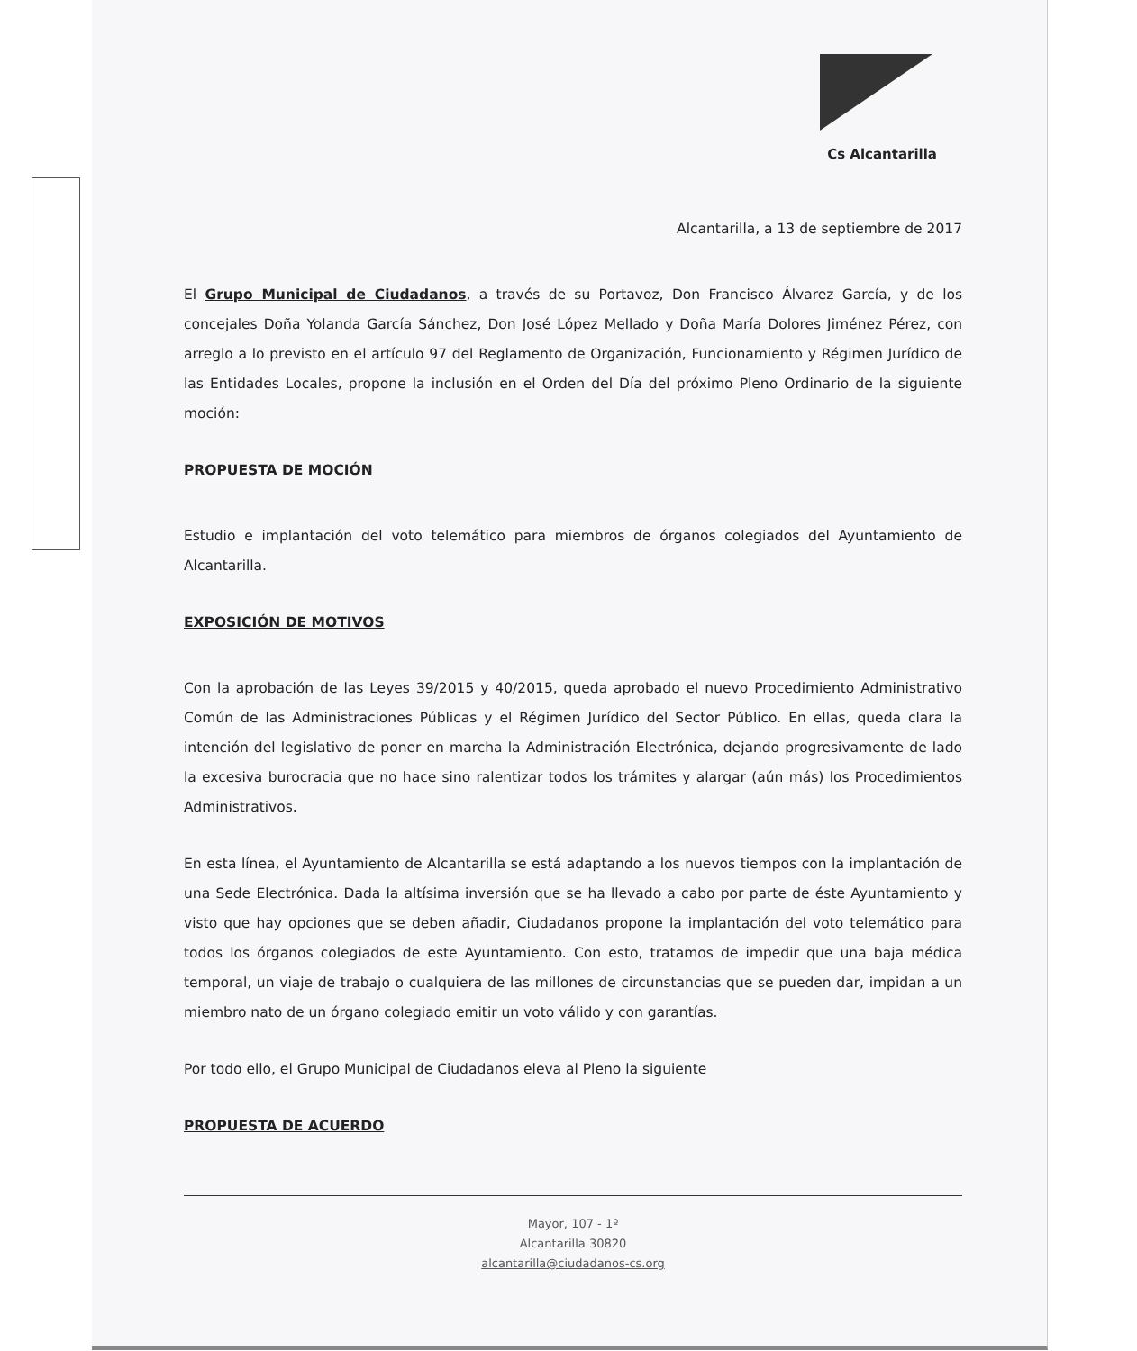Cs Alcantarilla
Alcantarilla, a 13 de septiembre de 2017
El Grupo Municipal de Ciudadanos, a través de su Portavoz, Don Francisco Álvarez García, y de los concejales Doña Yolanda García Sánchez, Don José López Mellado y Doña María Dolores Jiménez Pérez, con arreglo a lo previsto en el artículo 97 del Reglamento de Organización, Funcionamiento y Régimen Jurídico de las Entidades Locales, propone la inclusión en el Orden del Día del próximo Pleno Ordinario de la siguiente moción:
PROPUESTA DE MOCIÓN
Estudio e implantación del voto telemático para miembros de órganos colegiados del Ayuntamiento de Alcantarilla.
EXPOSICIÓN DE MOTIVOS
Con la aprobación de las Leyes 39/2015 y 40/2015, queda aprobado el nuevo Procedimiento Administrativo Común de las Administraciones Públicas y el Régimen Jurídico del Sector Público. En ellas, queda clara la intención del legislativo de poner en marcha la Administración Electrónica, dejando progresivamente de lado la excesiva burocracia que no hace sino ralentizar todos los trámites y alargar (aún más) los Procedimientos Administrativos.
En esta línea, el Ayuntamiento de Alcantarilla se está adaptando a los nuevos tiempos con la implantación de una Sede Electrónica. Dada la altísima inversión que se ha llevado a cabo por parte de éste Ayuntamiento y visto que hay opciones que se deben añadir, Ciudadanos propone la implantación del voto telemático para todos los órganos colegiados de este Ayuntamiento. Con esto, tratamos de impedir que una baja médica temporal, un viaje de trabajo o cualquiera de las millones de circunstancias que se pueden dar, impidan a un miembro nato de un órgano colegiado emitir un voto válido y con garantías.
Por todo ello, el Grupo Municipal de Ciudadanos eleva al Pleno la siguiente
PROPUESTA DE ACUERDO
Mayor, 107 - 1º
Alcantarilla 30820
alcantarilla@ciudadanos-cs.org